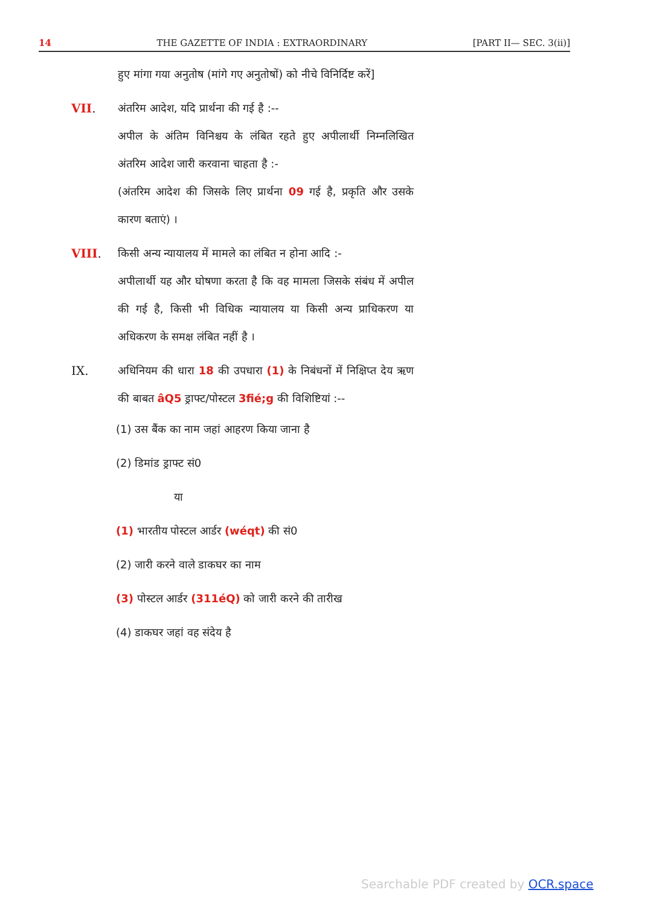14 THE GAZETTE OF INDIA : EXTRAORDINARY [PART II— SEC. 3(ii)]
हुए मांगा गया अनुतोष (मांगे गए अनुतोषों) को नीचे विनिर्दिष्ट करें]
VII. अंतरिम आदेश, यदि प्रार्थना की गई है :--
अपील के अंतिम विनिश्चय के लंबित रहते हुए अपीलार्थी निम्नलिखित अंतरिम आदेश जारी करवाना चाहता है :-
(अंतरिम आदेश की जिसके लिए प्रार्थना 09 गई है, प्रकृति और उसके कारण बताएं) ।
VIII. किसी अन्य न्यायालय में मामले का लंबित न होना आदि :-
अपीलार्थी यह और घोषणा करता है कि वह मामला जिसके संबंध में अपील की गई है, किसी भी विधिक न्यायालय या किसी अन्य प्राधिकरण या अधिकरण के समक्ष लंबित नहीं है ।
IX. अधिनियम की धारा 18 की उपधारा (1) के निबंधनों में निक्षिप्त देय ऋण की बाबत âQ5 ड्राफ्ट/पोस्टल 3fié;g की विशिष्टियां :--
(1) उस बैंक का नाम जहां आहरण किया जाना है
(2) डिमांड ड्राफ्ट सं0
या
(1) भारतीय पोस्टल आर्डर (wéqt) की सं0
(2) जारी करने वाले डाकघर का नाम
(3) पोस्टल आर्डर (311éQ) को जारी करने की तारीख
(4) डाकघर जहां वह संदेय है
Searchable PDF created by OCR.space